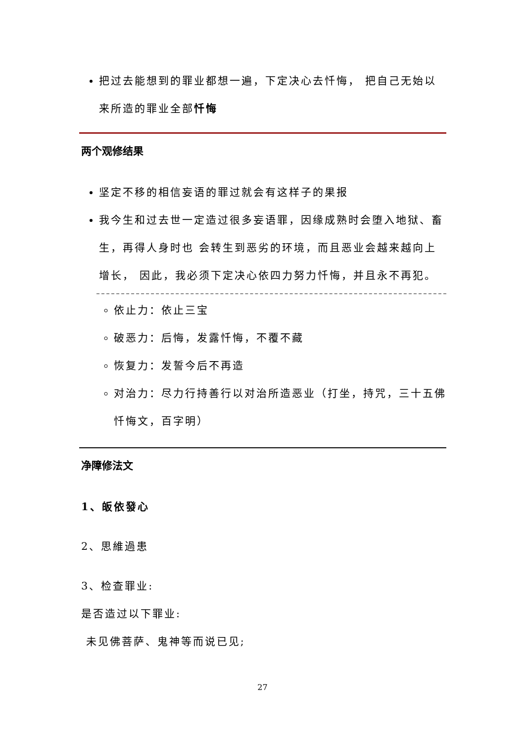把过去能想到的罪业都想一遍，下定决心去忏悔， 把自己无始以来所造的罪业全部忏悔
两个观修结果
坚定不移的相信妄语的罪过就会有这样子的果报
我今生和过去世一定造过很多妄语罪，因缘成熟时会堕入地狱、畜生，再得人身时也 会转生到恶劣的环境，而且恶业会越来越向上增长， 因此，我必须下定决心依四力努力忏悔，并且永不再犯。
依止力：依止三宝
破恶力：后悔，发露忏悔，不覆不藏
恢复力：发誓今后不再造
对治力：尽力行持善行以对治所造恶业（打坐，持咒，三十五佛忏悔文，百字明）
净障修法文
1、皈依發心
2、思維過患
3、检查罪业:
是否造过以下罪业:
未见佛菩萨、鬼神等而说已见;
27